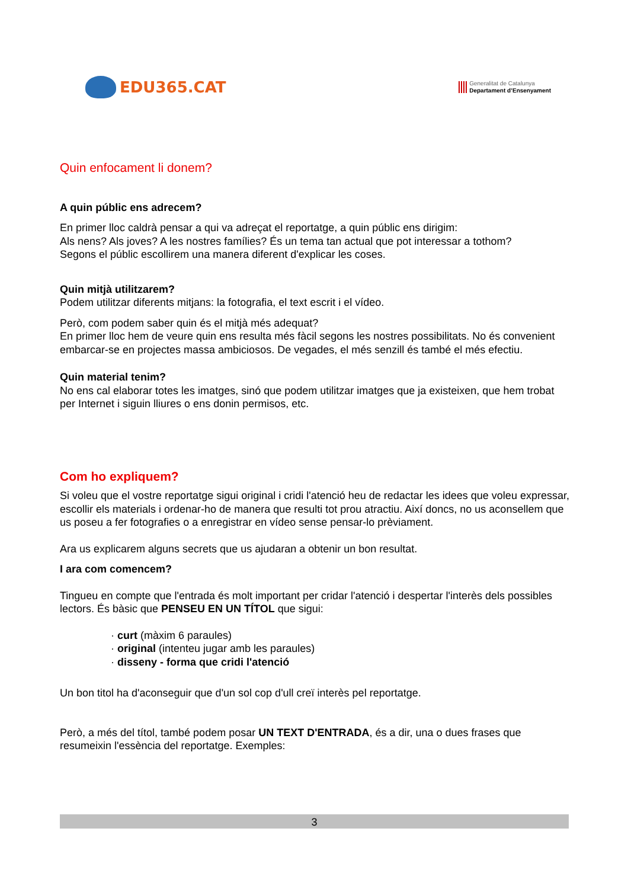EDU365.CAT
Generalitat de Catalunya
Departament d’Ensenyament
Quin enfocament li donem?
A quin públic ens adrecem?
En primer lloc caldrà pensar a qui va adreçat el reportatge, a quin públic ens dirigim:
Als nens? Als joves? A les nostres famílies? És un tema tan actual que pot interessar a tothom?
Segons el públic escollirem una manera diferent d'explicar les coses.
Quin mitjà utilitzarem?
Podem utilitzar diferents mitjans: la fotografia, el text escrit i el vídeo.
Però, com podem saber quin és el mitjà més adequat?
En primer lloc hem de veure quin ens resulta més fàcil segons les nostres possibilitats. No és convenient embarcar-se en projectes massa ambiciosos. De vegades, el més senzill és també el més efectiu.
Quin material tenim?
No ens cal elaborar totes les imatges, sinó que podem utilitzar imatges que ja existeixen, que hem trobat per Internet i siguin lliures o ens donin permisos, etc.
Com ho expliquem?
Si voleu que el vostre reportatge sigui original i cridi l'atenció heu de redactar les idees que voleu expressar, escollir els materials i ordenar-ho de manera que resulti tot prou atractiu. Així doncs, no us aconsellem que us poseu a fer fotografies o a enregistrar en vídeo sense pensar-lo prèviament.
Ara us explicarem alguns secrets que us ajudaran a obtenir un bon resultat.
I ara com comencem?
Tingueu en compte que l'entrada és molt important per cridar l'atenció i despertar l'interès dels possibles lectors. És bàsic que PENSEU EN UN TÍTOL que sigui:
· curt (màxim 6 paraules)
· original (intenteu jugar amb les paraules)
· disseny - forma que cridi l'atenció
Un bon titol ha d'aconseguir que d'un sol cop d'ull creï interès pel reportatge.
Però, a més del títol, també podem posar UN TEXT D'ENTRADA, és a dir, una o dues frases que resumeixin l'essència del reportatge. Exemples:
3